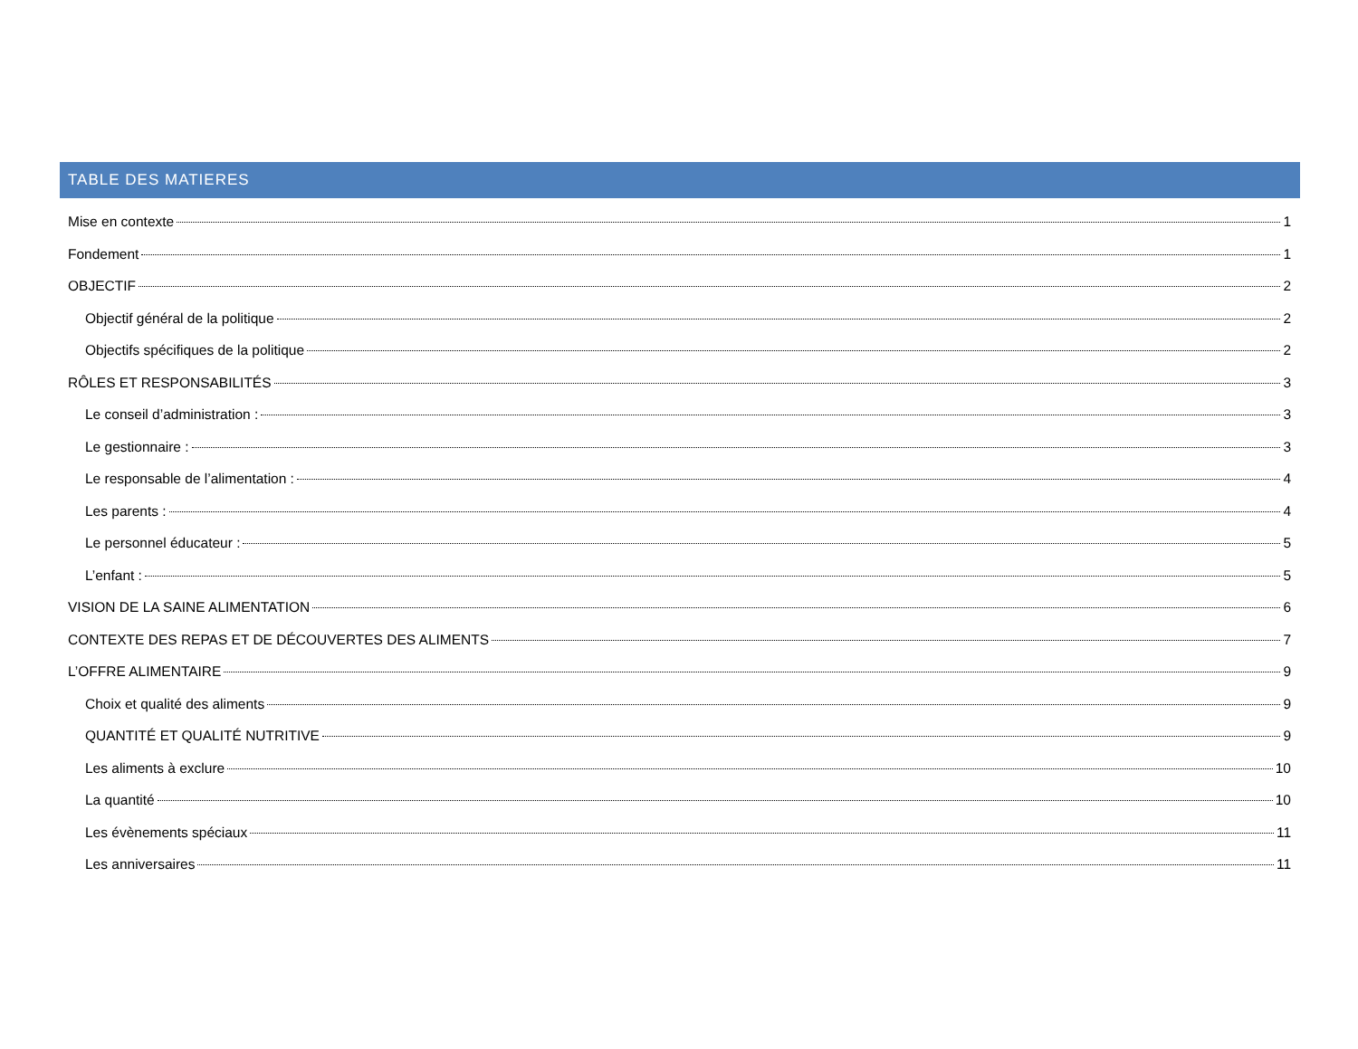TABLE DES MATIERES
Mise en contexte 1
Fondement 1
OBJECTIF 2
Objectif général de la politique 2
Objectifs spécifiques de la politique 2
RÔLES ET RESPONSABILITÉS 3
Le conseil d’administration : 3
Le gestionnaire : 3
Le responsable de l’alimentation : 4
Les parents : 4
Le personnel éducateur : 5
L’enfant : 5
VISION DE LA SAINE ALIMENTATION 6
CONTEXTE DES REPAS ET DE DÉCOUVERTES DES ALIMENTS 7
L’OFFRE ALIMENTAIRE 9
Choix et qualité des aliments 9
QUANTITÉ ET QUALITÉ NUTRITIVE 9
Les aliments à exclure 10
La quantité 10
Les évènements spéciaux 11
Les anniversaires 11